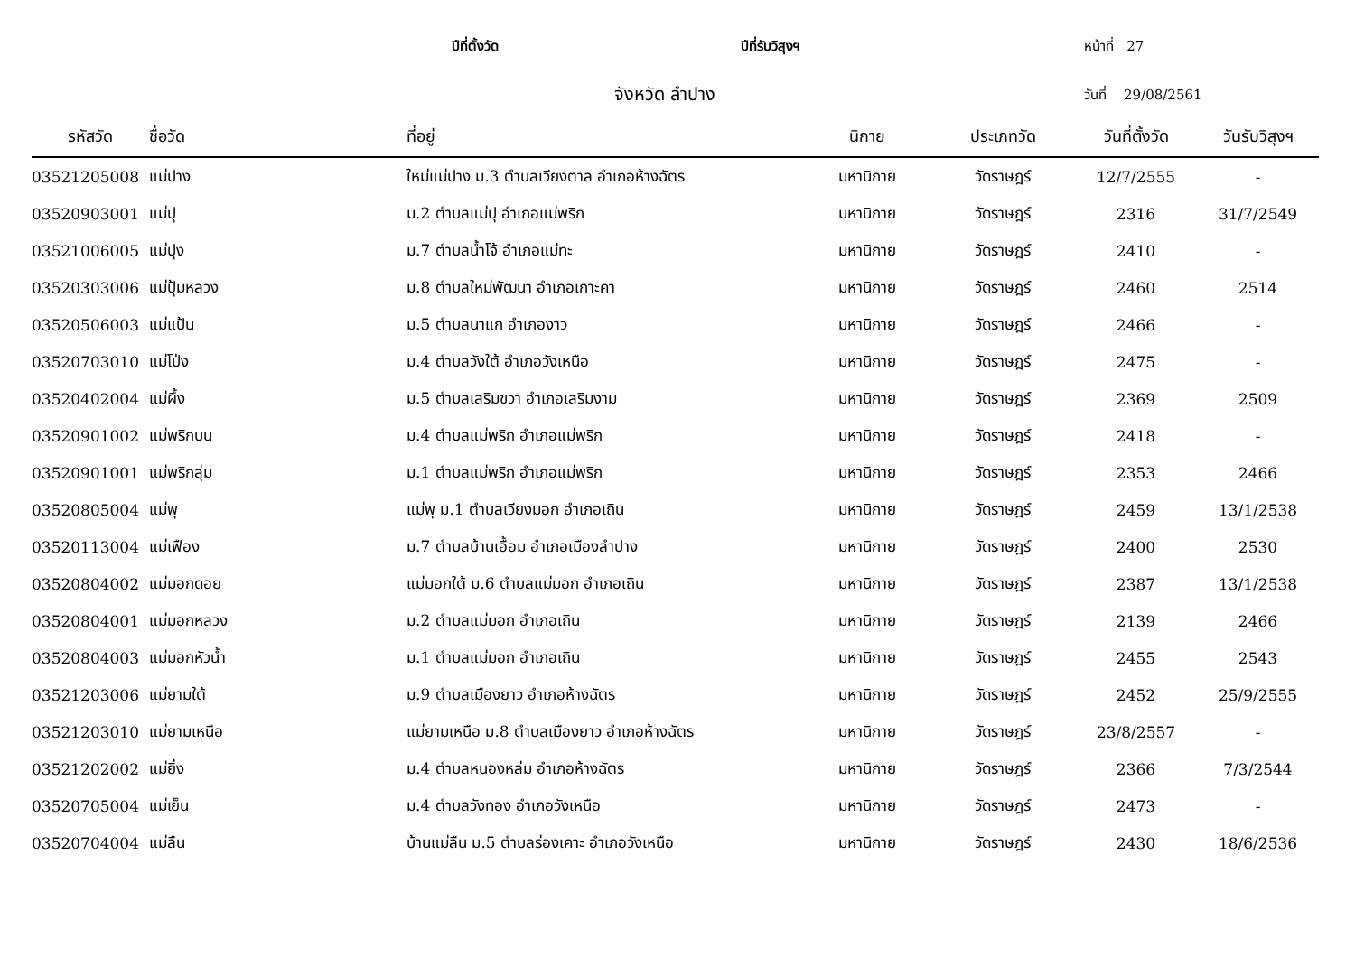ปีที่ตั้งวัด
ปีที่รับวิสุงฯ
หน้าที่ 27
จังหวัด ลำปาง
วันที่ 29/08/2561
| รหัสวัด | ชื่อวัด | ที่อยู่ | นิกาย | ประเภทวัด | วันที่ตั้งวัด | วันรับวิสุงฯ |
| --- | --- | --- | --- | --- | --- | --- |
| 03521205008 | แม่ปาง | ใหม่แม่ปาง ม.3 ตำบลเวียงตาล อำเภอห้างฉัตร | มหานิกาย | วัดราษฎร์ | 12/7/2555 | - |
| 03520903001 | แม่ปุ | ม.2 ตำบลแม่ปุ อำเภอแม่พริก | มหานิกาย | วัดราษฎร์ | 2316 | 31/7/2549 |
| 03521006005 | แม่ปุง | ม.7 ตำบลน้ำโจ้ อำเภอแม่ทะ | มหานิกาย | วัดราษฎร์ | 2410 | - |
| 03520303006 | แม่ปุ้มหลวง | ม.8 ตำบลใหม่พัฒนา อำเภอเกาะคา | มหานิกาย | วัดราษฎร์ | 2460 | 2514 |
| 03520506003 | แม่แป้น | ม.5 ตำบลนาแก อำเภองาว | มหานิกาย | วัดราษฎร์ | 2466 | - |
| 03520703010 | แม่โป่ง | ม.4 ตำบลวังใต้ อำเภอวังเหนือ | มหานิกาย | วัดราษฎร์ | 2475 | - |
| 03520402004 | แม่ผึ้ง | ม.5 ตำบลเสริมขวา อำเภอเสริมงาม | มหานิกาย | วัดราษฎร์ | 2369 | 2509 |
| 03520901002 | แม่พริกบน | ม.4 ตำบลแม่พริก อำเภอแม่พริก | มหานิกาย | วัดราษฎร์ | 2418 | - |
| 03520901001 | แม่พริกลุ่ม | ม.1 ตำบลแม่พริก อำเภอแม่พริก | มหานิกาย | วัดราษฎร์ | 2353 | 2466 |
| 03520805004 | แม่พุ | แม่พุ ม.1 ตำบลเวียงมอก อำเภอเถิน | มหานิกาย | วัดราษฎร์ | 2459 | 13/1/2538 |
| 03520113004 | แม่เฟือง | ม.7 ตำบลบ้านเอื้อม อำเภอเมืองลำปาง | มหานิกาย | วัดราษฎร์ | 2400 | 2530 |
| 03520804002 | แม่มอกดอย | แม่มอกใต้ ม.6 ตำบลแม่มอก อำเภอเถิน | มหานิกาย | วัดราษฎร์ | 2387 | 13/1/2538 |
| 03520804001 | แม่มอกหลวง | ม.2 ตำบลแม่มอก อำเภอเถิน | มหานิกาย | วัดราษฎร์ | 2139 | 2466 |
| 03520804003 | แม่มอกหัวน้ำ | ม.1 ตำบลแม่มอก อำเภอเถิน | มหานิกาย | วัดราษฎร์ | 2455 | 2543 |
| 03521203006 | แม่ยามใต้ | ม.9 ตำบลเมืองยาว อำเภอห้างฉัตร | มหานิกาย | วัดราษฎร์ | 2452 | 25/9/2555 |
| 03521203010 | แม่ยามเหนือ | แม่ยามเหนือ ม.8 ตำบลเมืองยาว อำเภอห้างฉัตร | มหานิกาย | วัดราษฎร์ | 23/8/2557 | - |
| 03521202002 | แม่ยิ่ง | ม.4 ตำบลหนองหล่ม อำเภอห้างฉัตร | มหานิกาย | วัดราษฎร์ | 2366 | 7/3/2544 |
| 03520705004 | แม่เย็น | ม.4 ตำบลวังทอง อำเภอวังเหนือ | มหานิกาย | วัดราษฎร์ | 2473 | - |
| 03520704004 | แม่ลืน | บ้านแม่ลืน ม.5 ตำบลร่องเคาะ อำเภอวังเหนือ | มหานิกาย | วัดราษฎร์ | 2430 | 18/6/2536 |